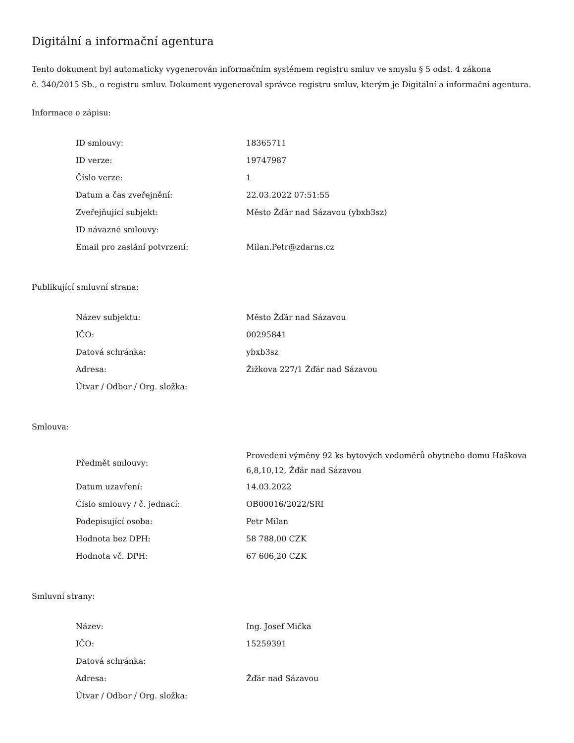Digitální a informační agentura
Tento dokument byl automaticky vygenerován informačním systémem registru smluv ve smyslu § 5 odst. 4 zákona
č. 340/2015 Sb., o registru smluv. Dokument vygeneroval správce registru smluv, kterým je Digitální a informační agentura.
Informace o zápisu:
| ID smlouvy: | 18365711 |
| ID verze: | 19747987 |
| Číslo verze: | 1 |
| Datum a čas zveřejnění: | 22.03.2022 07:51:55 |
| Zveřejňující subjekt: | Město Žďár nad Sázavou (ybxb3sz) |
| ID návazné smlouvy: | |
| Email pro zaslání potvrzení: | Milan.Petr@zdarns.cz |
Publikující smluvní strana:
| Název subjektu: | Město Žďár nad Sázavou |
| IČO: | 00295841 |
| Datová schránka: | ybxb3sz |
| Adresa: | Žižkova 227/1 Žďár nad Sázavou |
| Útvar / Odbor / Org. složka: | |
Smlouva:
| Předmět smlouvy: | Provedení výměny 92 ks bytových vodoměrů obytného domu Haškova 6,8,10,12, Žďár nad Sázavou |
| Datum uzavření: | 14.03.2022 |
| Číslo smlouvy / č. jednací: | OB00016/2022/SRI |
| Podepisující osoba: | Petr Milan |
| Hodnota bez DPH: | 58 788,00 CZK |
| Hodnota vč. DPH: | 67 606,20 CZK |
Smluvní strany:
| Název: | Ing. Josef Mička |
| IČO: | 15259391 |
| Datová schránka: | |
| Adresa: | Žďár nad Sázavou |
| Útvar / Odbor / Org. složka: | |